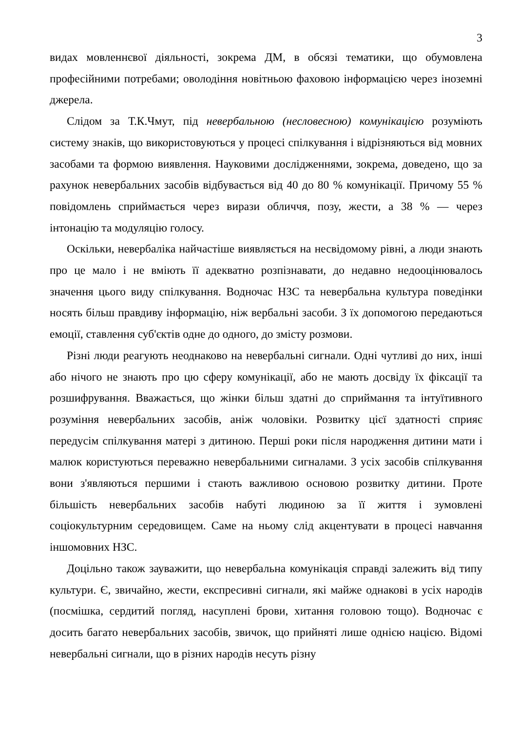3
видах мовленнєвої діяльності, зокрема ДМ, в обсязі тематики, що обумовлена професійними потребами; оволодіння новітньою фаховою інформацією через іноземні джерела.
Слідом за Т.К.Чмут, під невербальною (несловесною) комунікацією розуміють систему знаків, що використовуються у процесі спілкування і відрізняються від мовних засобами та формою виявлення. Науковими дослідженнями, зокрема, доведено, що за рахунок невербальних засобів відбувається від 40 до 80 % комунікації. Причому 55 % повідомлень сприймається через вирази обличчя, позу, жести, а 38 % — через інтонацію та модуляцію голосу.
Оскільки, невербаліка найчастіше виявляється на несвідомому рівні, а люди знають про це мало і не вміють її адекватно розпізнавати, до недавно недооцінювалось значення цього виду спілкування. Водночас НЗС та невербальна культура поведінки носять більш правдиву інформацію, ніж вербальні засоби. З їх допомогою передаються емоції, ставлення суб'єктів одне до одного, до змісту розмови.
Різні люди реагують неоднаково на невербальні сигнали. Одні чутливі до них, інші або нічого не знають про цю сферу комунікації, або не мають досвіду їх фіксації та розшифрування. Вважається, що жінки більш здатні до сприймання та інтуїтивного розуміння невербальних засобів, аніж чоловіки. Розвитку цієї здатності сприяє передусім спілкування матері з дитиною. Перші роки після народження дитини мати і малюк користуються переважно невербальними сигналами. З усіх засобів спілкування вони з'являються першими і стають важливою основою розвитку дитини. Проте більшість невербальних засобів набуті людиною за її життя і зумовлені соціокультурним середовищем. Саме на ньому слід акцентувати в процесі навчання іншомовних НЗС.
Доцільно також зауважити, що невербальна комунікація справді залежить від типу культури. Є, звичайно, жести, експресивні сигнали, які майже однакові в усіх народів (посмішка, сердитий погляд, насуплені брови, хитання головою тощо). Водночас є досить багато невербальних засобів, звичок, що прийняті лише однією нацією. Відомі невербальні сигнали, що в різних народів несуть різну